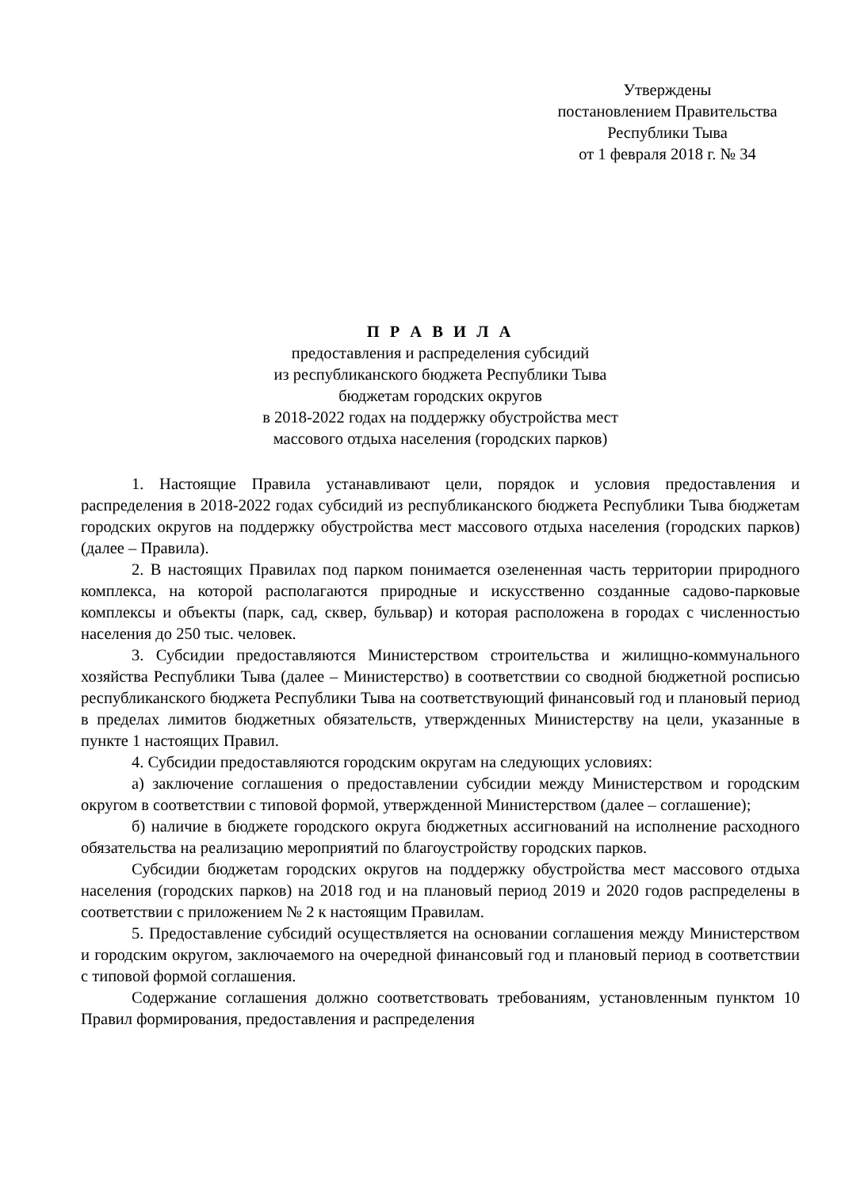Утверждены
постановлением Правительства
Республики Тыва
от 1 февраля 2018 г. № 34
П Р А В И Л А
предоставления и распределения субсидий
из республиканского бюджета Республики Тыва
бюджетам городских округов
в 2018-2022 годах на поддержку обустройства мест
массового отдыха населения (городских парков)
1. Настоящие Правила устанавливают цели, порядок и условия предоставления и распределения в 2018-2022 годах субсидий из республиканского бюджета Республики Тыва бюджетам городских округов на поддержку обустройства мест массового отдыха населения (городских парков) (далее – Правила).
2. В настоящих Правилах под парком понимается озелененная часть территории природного комплекса, на которой располагаются природные и искусственно созданные садово-парковые комплексы и объекты (парк, сад, сквер, бульвар) и которая расположена в городах с численностью населения до 250 тыс. человек.
3. Субсидии предоставляются Министерством строительства и жилищно-коммунального хозяйства Республики Тыва (далее – Министерство) в соответствии со сводной бюджетной росписью республиканского бюджета Республики Тыва на соответствующий финансовый год и плановый период в пределах лимитов бюджетных обязательств, утвержденных Министерству на цели, указанные в пункте 1 настоящих Правил.
4. Субсидии предоставляются городским округам на следующих условиях:
а) заключение соглашения о предоставлении субсидии между Министерством и городским округом в соответствии с типовой формой, утвержденной Министерством (далее – соглашение);
б) наличие в бюджете городского округа бюджетных ассигнований на исполнение расходного обязательства на реализацию мероприятий по благоустройству городских парков.
Субсидии бюджетам городских округов на поддержку обустройства мест массового отдыха населения (городских парков) на 2018 год и на плановый период 2019 и 2020 годов распределены в соответствии с приложением № 2 к настоящим Правилам.
5. Предоставление субсидий осуществляется на основании соглашения между Министерством и городским округом, заключаемого на очередной финансовый год и плановый период в соответствии с типовой формой соглашения.
Содержание соглашения должно соответствовать требованиям, установленным пунктом 10 Правил формирования, предоставления и распределения